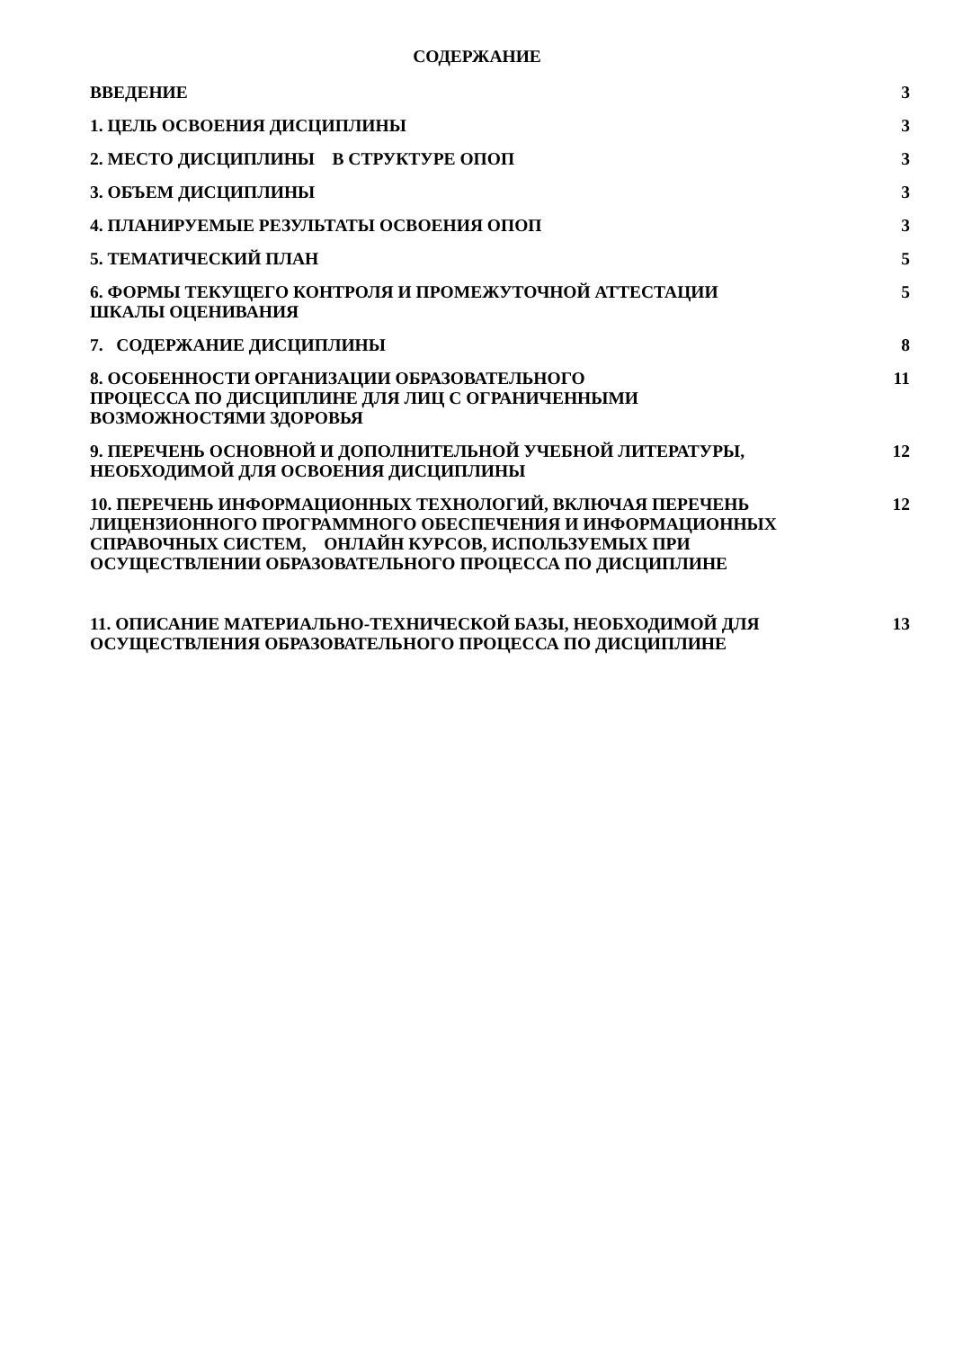СОДЕРЖАНИЕ
| ВВЕДЕНИЕ | 3 |
| 1. ЦЕЛЬ ОСВОЕНИЯ ДИСЦИПЛИНЫ | 3 |
| 2. МЕСТО ДИСЦИПЛИНЫ В СТРУКТУРЕ ОПОП | 3 |
| 3. ОБЪЕМ ДИСЦИПЛИНЫ | 3 |
| 4. ПЛАНИРУЕМЫЕ РЕЗУЛЬТАТЫ ОСВОЕНИЯ ОПОП | 3 |
| 5. ТЕМАТИЧЕСКИЙ ПЛАН | 5 |
| 6. ФОРМЫ ТЕКУЩЕГО КОНТРОЛЯ И ПРОМЕЖУТОЧНОЙ АТТЕСТАЦИИ ШКАЛЫ ОЦЕНИВАНИЯ | 5 |
| 7. СОДЕРЖАНИЕ ДИСЦИПЛИНЫ | 8 |
| 8. ОСОБЕННОСТИ ОРГАНИЗАЦИИ ОБРАЗОВАТЕЛЬНОГО ПРОЦЕССА ПО ДИСЦИПЛИНЕ ДЛЯ ЛИЦ С ОГРАНИЧЕННЫМИ ВОЗМОЖНОСТЯМИ ЗДОРОВЬЯ | 11 |
| 9. ПЕРЕЧЕНЬ ОСНОВНОЙ И ДОПОЛНИТЕЛЬНОЙ УЧЕБНОЙ ЛИТЕРАТУРЫ, НЕОБХОДИМОЙ ДЛЯ ОСВОЕНИЯ ДИСЦИПЛИНЫ | 12 |
| 10. ПЕРЕЧЕНЬ ИНФОРМАЦИОННЫХ ТЕХНОЛОГИЙ, ВКЛЮЧАЯ ПЕРЕЧЕНЬ ЛИЦЕНЗИОННОГО ПРОГРАММНОГО ОБЕСПЕЧЕНИЯ И ИНФОРМАЦИОННЫХ СПРАВОЧНЫХ СИСТЕМ, ОНЛАЙН КУРСОВ, ИСПОЛЬЗУЕМЫХ ПРИ ОСУЩЕСТВЛЕНИИ ОБРАЗОВАТЕЛЬНОГО ПРОЦЕССА ПО ДИСЦИПЛИНЕ | 12 |
| 11. ОПИСАНИЕ МАТЕРИАЛЬНО-ТЕХНИЧЕСКОЙ БАЗЫ, НЕОБХОДИМОЙ ДЛЯ ОСУЩЕСТВЛЕНИЯ ОБРАЗОВАТЕЛЬНОГО ПРОЦЕССА ПО ДИСЦИПЛИНЕ | 13 |